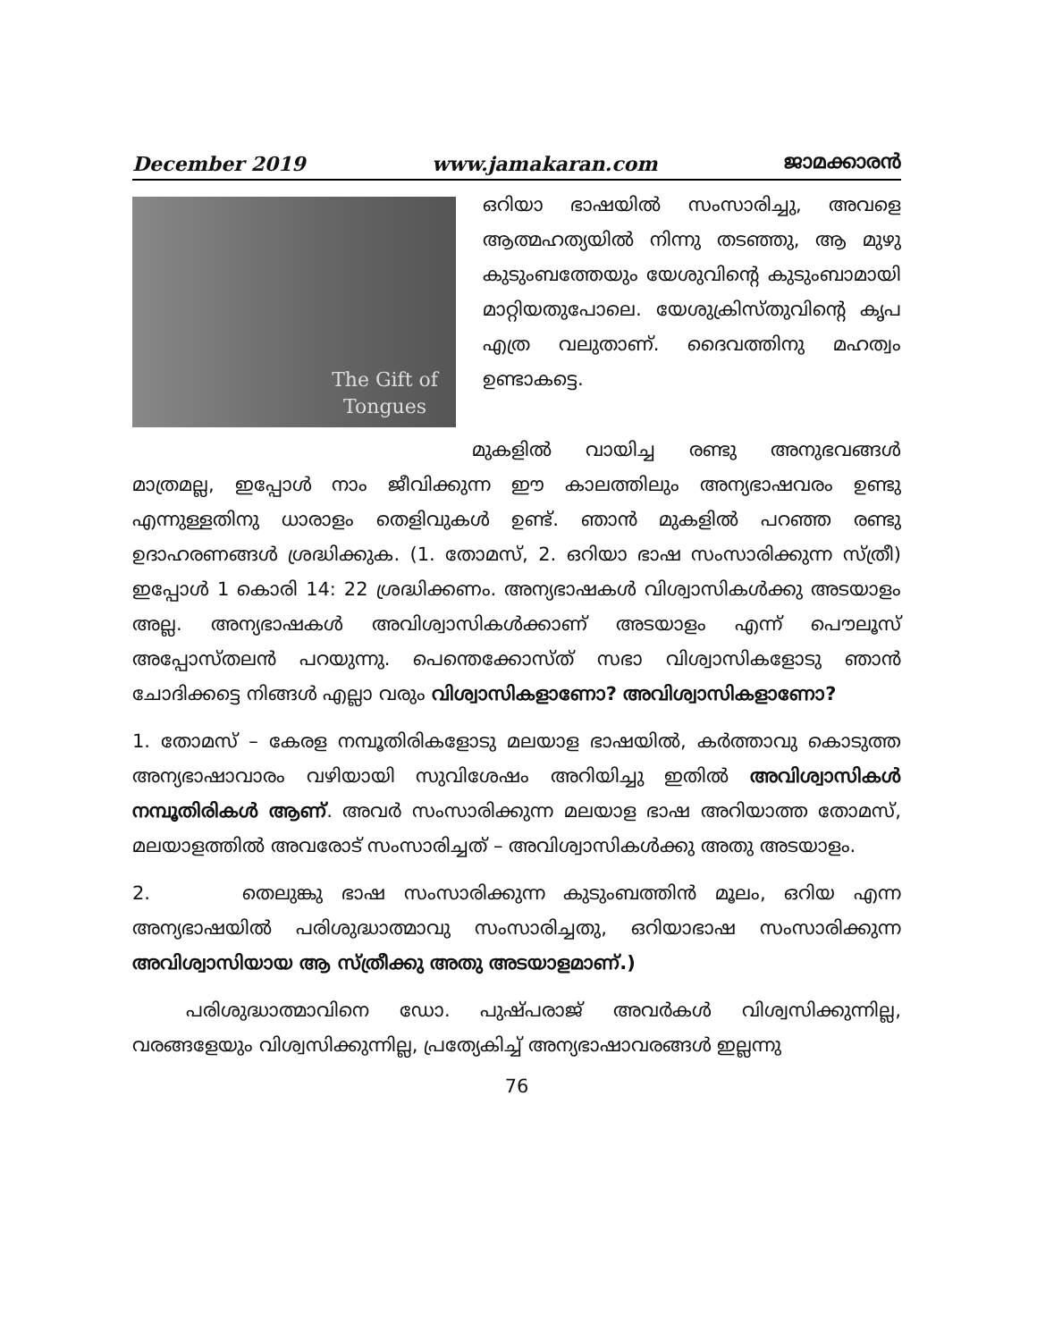December 2019 www.jamakaran.com ജാമക്കാരൻ
The Gift of
Tongues
ഒറിയാ ഭാഷയിൽ സംസാരിച്ചു, അവളെ ആത്മഹത്യയിൽ നിന്നു തടഞ്ഞു, ആ മുഴു കുടുംബത്തേയും യേശുവിന്റെ കുടുംബാമായി മാറ്റിയതുപോലെ. യേശുക്രിസ്തുവിന്റെ കൃപ എത്ര വലുതാണ്. ദൈവത്തിനു മഹത്വം ഉണ്ടാകട്ടെ.
മുകളിൽ വായിച്ച രണ്ടു അനുഭവങ്ങൾ മാത്രമല്ല, ഇപ്പോൾ നാം ജീവിക്കുന്ന ഈ കാലത്തിലും അന്യഭാഷവരം ഉണ്ടു എന്നുള്ളതിനു ധാരാളം തെളിവുകൾ ഉണ്ട്. ഞാൻ മുകളിൽ പറഞ്ഞ രണ്ടു ഉദാഹരണങ്ങൾ ശ്രദ്ധിക്കുക. (1. തോമസ്, 2. ഒറിയാ ഭാഷ സംസാരിക്കുന്ന സ്ത്രീ) ഇപ്പോൾ 1 കൊരി 14: 22 ശ്രദ്ധിക്കണം. അന്യഭാഷകൾ വിശ്വാസികൾക്കു അടയാളം അല്ല. അന്യഭാഷകൾ അവിശ്വാസികൾക്കാണ് അടയാളം എന്ന് പൌലൂസ് അപ്പോസ്തലൻ പറയുന്നു. പെന്തെക്കോസ്ത് സഭാ വിശ്വാസികളോടു ഞാൻ ചോദിക്കട്ടെ നിങ്ങൾ എല്ലാ വരും വിശ്വാസികളാണോ? അവിശ്വാസികളാണോ?
1. തോമസ് – കേരള നമ്പൂതിരികളോടു മലയാള ഭാഷയിൽ, കർത്താവു കൊടുത്ത അന്യഭാഷാവാരം വഴിയായി സുവിശേഷം അറിയിച്ചു ഇതിൽ അവിശ്വാസികൾ നമ്പൂതിരികൾ ആണ്. അവർ സംസാരിക്കുന്ന മലയാള ഭാഷ അറിയാത്ത തോമസ്, മലയാളത്തിൽ അവരോട് സംസാരിച്ചത് – അവിശ്വാസികൾക്കു അതു അടയാളം.
2. തെലുങ്കു ഭാഷ സംസാരിക്കുന്ന കുടുംബത്തിൻ മൂലം, ഒറിയ എന്ന അന്യഭാഷയിൽ പരിശുദ്ധാത്മാവു സംസാരിച്ചതു, ഒറിയാഭാഷ സംസാരിക്കുന്ന അവിശ്വാസിയായ ആ സ്ത്രീക്കു അതു അടയാളമാണ്.)
പരിശുദ്ധാത്മാവിനെ ഡോ. പുഷ്പരാജ് അവർകൾ വിശ്വസിക്കുന്നില്ല, വരങ്ങളേയും വിശ്വസിക്കുന്നില്ല, പ്രത്യേകിച്ച് അന്യഭാഷാവരങ്ങൾ ഇല്ലന്നു
76